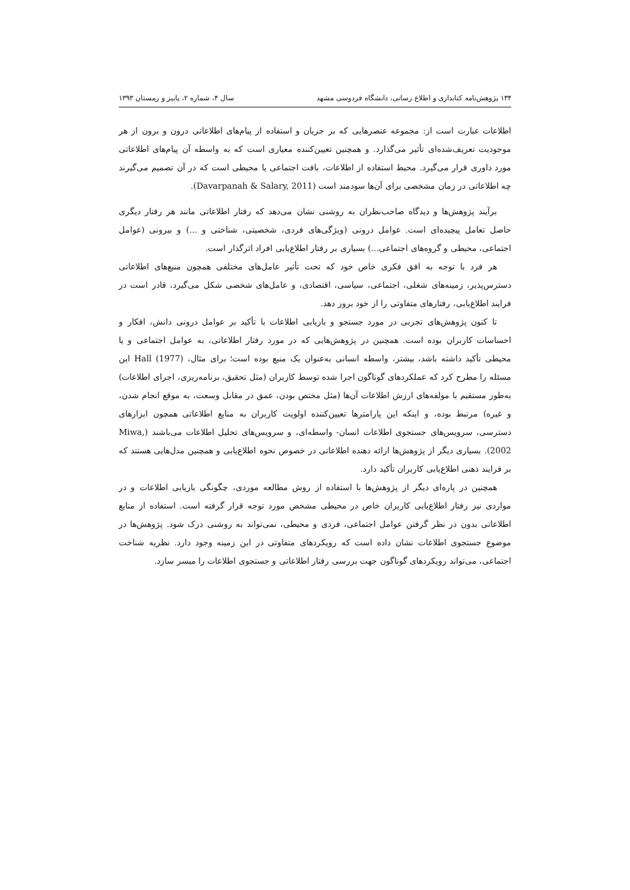۱۳۴ پژوهش‌نامه کتابداری و اطلاع رسانی، دانشگاه فردوسی مشهد سال ۴، شماره ۲، پاییز و زمستان ۱۳۹۳
اطلاعات عبارت است از: مجموعه عنصرهایی که بر جریان و استفاده از پیام‌های اطلاعاتی درون و برون از هر موجودیت تعریف‌شده‌ای تأثیر می‌گذارد. و همچنین تعیین‌کننده معیاری است که به واسطه آن پیام‌های اطلاعاتی مورد داوری قرار می‌گیرد. محیط استفاده از اطلاعات، بافت اجتماعی یا محیطی است که در آن تصمیم می‌گیرند چه اطلاعاتی در زمان مشخصی برای آن‌ها سودمند است (Davarpanah & Salary, 2011).
برآیند پژوهش‌ها و دیدگاه صاحب‌نظران به روشنی نشان می‌دهد که رفتار اطلاعاتی مانند هر رفتار دیگری حاصل تعامل پیچیده‌ای است. عوامل درونی (ویژگی‌های فردی، شخصیتی، شناختی و ...) و بیرونی (عوامل اجتماعی، محیطی و گروه‌های اجتماعی...) بسیاری بر رفتار اطلاع‌یابی افراد اثرگذار است.
هر فرد با توجه به افق فکری خاص خود که تحت تأثیر عامل‌های مختلفی همچون منبع‌های اطلاعاتی دسترس‌پذیر، زمینه‌های شغلی، اجتماعی، سیاسی، اقتصادی، و عامل‌های شخصی شکل می‌گیرد، قادر است در فرایند اطلاع‌یابی، رفتارهای متفاوتی را از خود بروز دهد.
تا کنون پژوهش‌های تجربی در مورد جستجو و بازیابی اطلاعات با تأکید بر عوامل درونی دانش، افکار و احساسات کاربران بوده است. همچنین در پژوهش‌هایی که در مورد رفتار اطلاعاتی، به عوامل اجتماعی و یا محیطی تأکید داشته باشد، بیشتر، واسطه انسانی به‌عنوان یک منبع بوده است؛ برای مثال، Hall (1977) این مسئله را مطرح کرد که عملکردهای گوناگون اجرا شده توسط کاربران (مثل تحقیق، برنامه‌ریزی، اجرای اطلاعات) به‌طور مستقیم با مولفه‌های ارزش اطلاعات آن‌ها (مثل مختص بودن، عمق در مقابل وسعت، به موقع انجام شدن، و غیره) مرتبط بوده، و اینکه این پارامترها تعیین‌کننده اولویت کاربران به منابع اطلاعاتی همچون ابزارهای دسترسی، سرویس‌های جستجوی اطلاعات انسان- واسطه‌ای، و سرویس‌های تحلیل اطلاعات می‌باشند (Miwa, 2002). بسیاری دیگر از پژوهش‌ها ارائه دهنده اطلاعاتی در خصوص نحوه اطلاع‌یابی و همچنین مدل‌هایی هستند که بر فرایند ذهنی اطلاع‌یابی کاربران تأکید دارد.
همچنین در پاره‌ای دیگر از پژوهش‌ها با استفاده از روش مطالعه موردی، چگونگی بازیابی اطلاعات و در مواردی نیز رفتار اطلاع‌یابی کاربران خاص در محیطی مشخص مورد توجه قرار گرفته است. استفاده از منابع اطلاعاتی بدون در نظر گرفتن عوامل اجتماعی، فردی و محیطی، نمی‌تواند به روشنی درک شود. پژوهش‌ها در موضوع جستجوی اطلاعات نشان داده است که رویکردهای متفاوتی در این زمینه وجود دارد. نظریه شناخت اجتماعی، می‌تواند رویکردهای گوناگون جهت بررسی رفتار اطلاعاتی و جستجوی اطلاعات را میسر سازد.